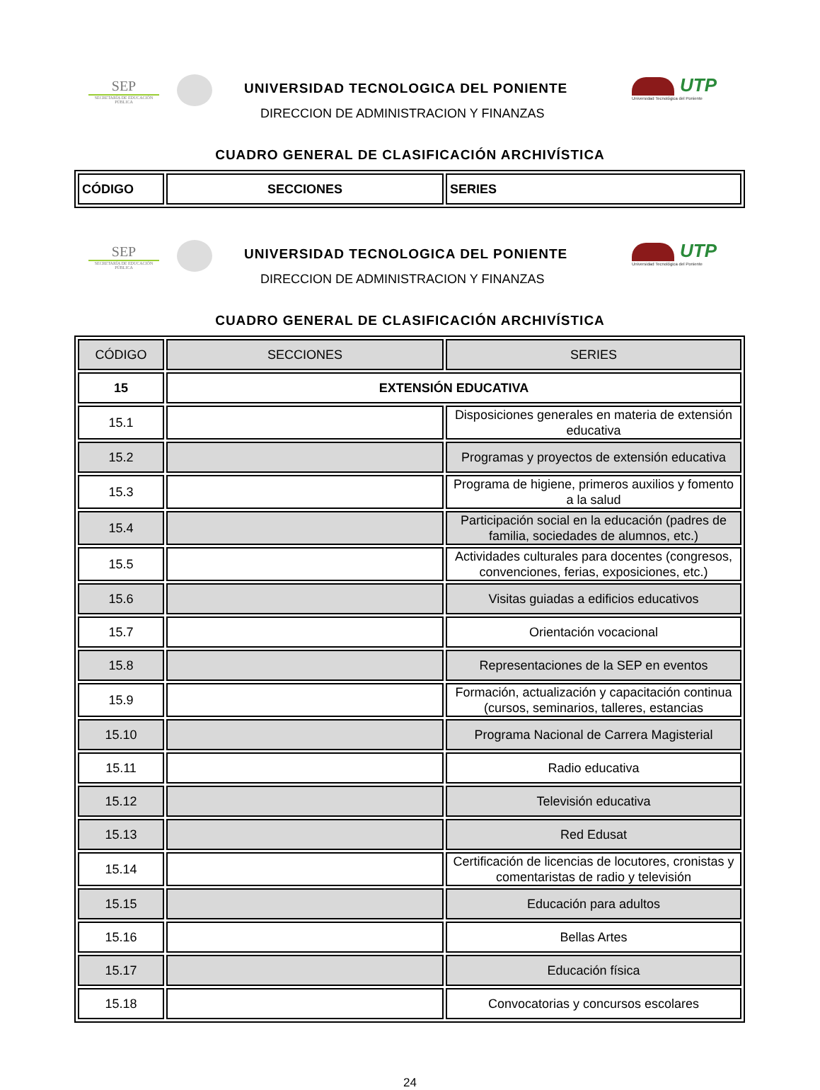SEP
SECRETARÍA DE EDUCACIÓN PÚBLICA
UNIVERSIDAD TECNOLOGICA DEL PONIENTE
DIRECCION DE ADMINISTRACION Y FINANZAS
UTP
Universidad Tecnológica del Poniente
CUADRO GENERAL DE CLASIFICACIÓN ARCHIVÍSTICA
| CÓDIGO | SECCIONES | SERIES |
| --- | --- | --- |
SEP
SECRETARÍA DE EDUCACIÓN PÚBLICA
UNIVERSIDAD TECNOLOGICA DEL PONIENTE
DIRECCION DE ADMINISTRACION Y FINANZAS
UTP
Universidad Tecnológica del Poniente
CUADRO GENERAL DE CLASIFICACIÓN ARCHIVÍSTICA
| CÓDIGO | SECCIONES | SERIES |
| --- | --- | --- |
| 15 | EXTENSIÓN EDUCATIVA | |
| 15.1 | | Disposiciones generales en materia de extensión educativa |
| 15.2 | | Programas y proyectos de extensión educativa |
| 15.3 | | Programa de higiene, primeros auxilios y fomento a la salud |
| 15.4 | | Participación social en la educación (padres de familia, sociedades de alumnos, etc.) |
| 15.5 | | Actividades culturales para docentes (congresos, convenciones, ferias, exposiciones, etc.) |
| 15.6 | | Visitas guiadas a edificios educativos |
| 15.7 | | Orientación vocacional |
| 15.8 | | Representaciones de la SEP en eventos |
| 15.9 | | Formación, actualización y capacitación continua (cursos, seminarios, talleres, estancias |
| 15.10 | | Programa Nacional de Carrera Magisterial |
| 15.11 | | Radio educativa |
| 15.12 | | Televisión educativa |
| 15.13 | | Red Edusat |
| 15.14 | | Certificación de licencias de locutores, cronistas y comentaristas de radio y televisión |
| 15.15 | | Educación para adultos |
| 15.16 | | Bellas Artes |
| 15.17 | | Educación física |
| 15.18 | | Convocatorias y concursos escolares |
24